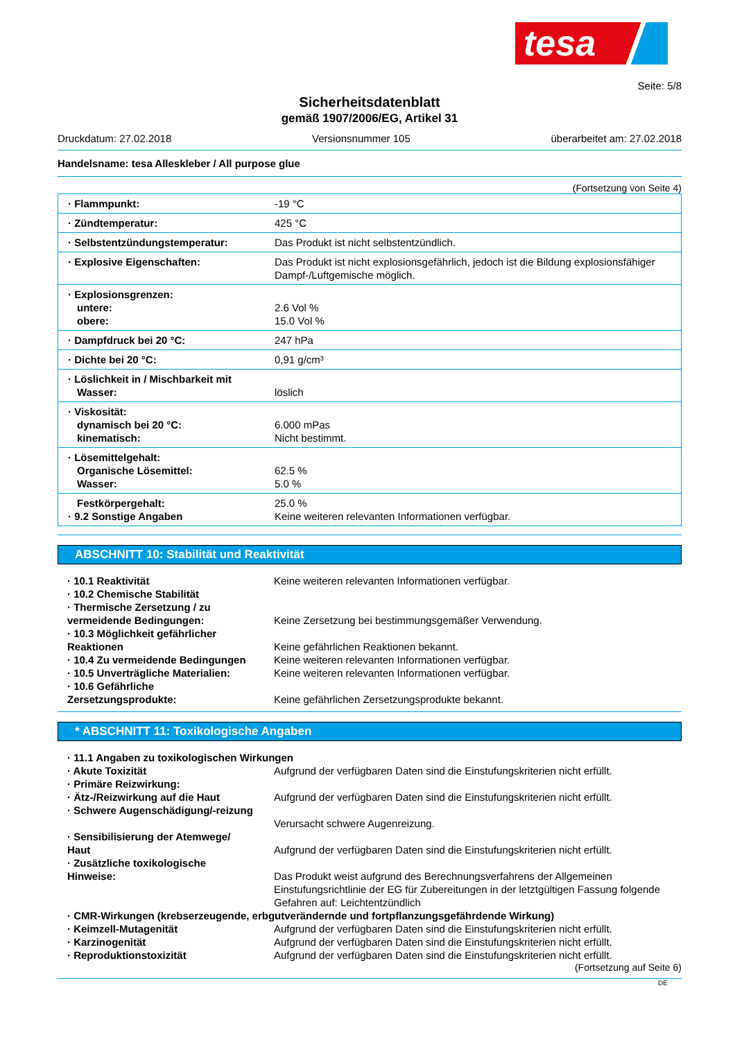tesa
Seite: 5/8
Sicherheitsdatenblatt
gemäß 1907/2006/EG, Artikel 31
Druckdatum: 27.02.2018 Versionsnummer 105 überarbeitet am: 27.02.2018
Handelsname: tesa Alleskleber / All purpose glue
(Fortsetzung von Seite 4)
| · Flammpunkt: | -19 °C |
| · Zündtemperatur: | 425 °C |
| · Selbstentzündungstemperatur: | Das Produkt ist nicht selbstentzündlich. |
| · Explosive Eigenschaften: | Das Produkt ist nicht explosionsgefährlich, jedoch ist die Bildung explosionsfähiger Dampf-/Luftgemische möglich. |
| · Explosionsgrenzen: untere: obere: | 2.6 Vol % 15.0 Vol % |
| · Dampfdruck bei 20 °C: | 247 hPa |
| · Dichte bei 20 °C: | 0,91 g/cm³ |
| · Löslichkeit in / Mischbarkeit mit Wasser: | löslich |
| · Viskosität: dynamisch bei 20 °C: kinematisch: | 6.000 mPas Nicht bestimmt. |
| · Lösemittelgehalt: Organische Lösemittel: Wasser: | 62.5 % 5.0 % |
| Festkörpergehalt: · 9.2 Sonstige Angaben | 25.0 % Keine weiteren relevanten Informationen verfügbar. |
ABSCHNITT 10: Stabilität und Reaktivität
| · 10.1 Reaktivität | Keine weiteren relevanten Informationen verfügbar. |
| · 10.2 Chemische Stabilität | |
| · Thermische Zersetzung / zu vermeidende Bedingungen: | Keine Zersetzung bei bestimmungsgemäßer Verwendung. |
| · 10.3 Möglichkeit gefährlicher Reaktionen | Keine gefährlichen Reaktionen bekannt. |
| · 10.4 Zu vermeidende Bedingungen | Keine weiteren relevanten Informationen verfügbar. |
| · 10.5 Unverträgliche Materialien: | Keine weiteren relevanten Informationen verfügbar. |
| · 10.6 Gefährliche Zersetzungsprodukte: | Keine gefährlichen Zersetzungsprodukte bekannt. |
* ABSCHNITT 11: Toxikologische Angaben
| · 11.1 Angaben zu toxikologischen Wirkungen | |
| · Akute Toxizität | Aufgrund der verfügbaren Daten sind die Einstufungskriterien nicht erfüllt. |
| · Primäre Reizwirkung: | |
| · Ätz-/Reizwirkung auf die Haut | Aufgrund der verfügbaren Daten sind die Einstufungskriterien nicht erfüllt. |
| · Schwere Augenschädigung/-reizung | Verursacht schwere Augenreizung. |
| · Sensibilisierung der Atemwege/ Haut | Aufgrund der verfügbaren Daten sind die Einstufungskriterien nicht erfüllt. |
| · Zusätzliche toxikologische Hinweise: | Das Produkt weist aufgrund des Berechnungsverfahrens der Allgemeinen Einstufungsrichtlinie der EG für Zubereitungen in der letztgültigen Fassung folgende Gefahren auf: Leichtentzündlich |
| · CMR-Wirkungen (krebserzeugende, erbgutverändernde und fortpflanzungsgefährdende Wirkung) | |
| · Keimzell-Mutagenität | Aufgrund der verfügbaren Daten sind die Einstufungskriterien nicht erfüllt. |
| · Karzinogenität | Aufgrund der verfügbaren Daten sind die Einstufungskriterien nicht erfüllt. |
| · Reproduktionstoxizität | Aufgrund der verfügbaren Daten sind die Einstufungskriterien nicht erfüllt. |
(Fortsetzung auf Seite 6)
DE